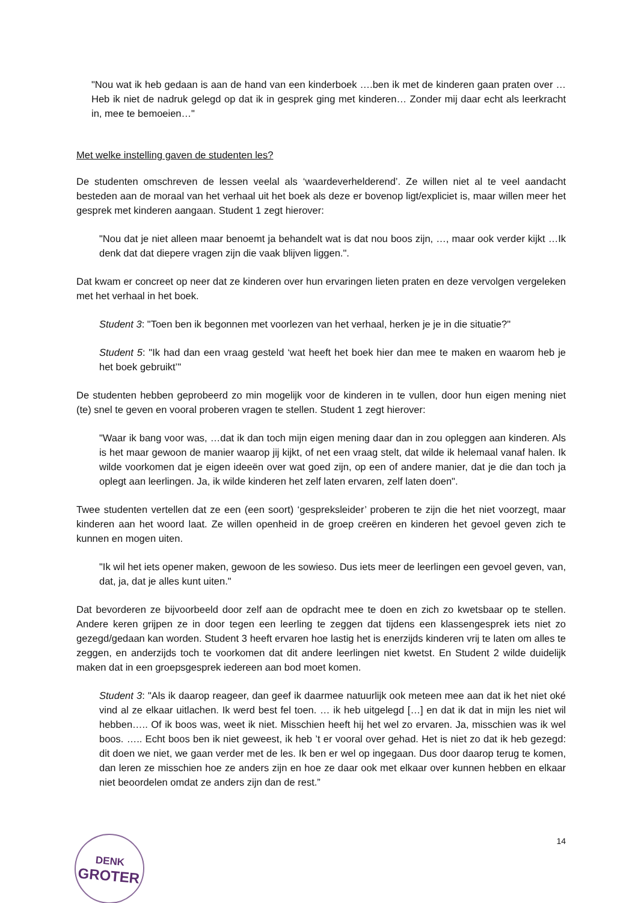"Nou wat ik heb gedaan is aan de hand van een kinderboek ….ben ik met de kinderen gaan praten over … Heb ik niet de nadruk gelegd op dat ik in gesprek ging met kinderen… Zonder mij daar echt als leerkracht in, mee te bemoeien…"
Met welke instelling gaven de studenten les?
De studenten omschreven de lessen veelal als ‘waardeverhelderend’. Ze willen niet al te veel aandacht besteden aan de moraal van het verhaal uit het boek als deze er bovenop ligt/expliciet is, maar willen meer het gesprek met kinderen aangaan. Student 1 zegt hierover:
"Nou dat je niet alleen maar benoemt ja behandelt wat is dat nou boos zijn, …, maar ook verder kijkt …Ik denk dat dat diepere vragen zijn die vaak blijven liggen.".
Dat kwam er concreet op neer dat ze kinderen over hun ervaringen lieten praten en deze vervolgen vergeleken met het verhaal in het boek.
Student 3: "Toen ben ik begonnen met voorlezen van het verhaal, herken je je in die situatie?"
Student 5: "Ik had dan een vraag gesteld ‘wat heeft het boek hier dan mee te maken en waarom heb je het boek gebruikt’"
De studenten hebben geprobeerd zo min mogelijk voor de kinderen in te vullen, door hun eigen mening niet (te) snel te geven en vooral proberen vragen te stellen. Student 1 zegt hierover:
"Waar ik bang voor was, …dat ik dan toch mijn eigen mening daar dan in zou opleggen aan kinderen. Als is het maar gewoon de manier waarop jij kijkt, of net een vraag stelt, dat wilde ik helemaal vanaf halen. Ik wilde voorkomen dat je eigen ideeën over wat goed zijn, op een of andere manier, dat je die dan toch ja oplegt aan leerlingen. Ja, ik wilde kinderen het zelf laten ervaren, zelf laten doen".
Twee studenten vertellen dat ze een (een soort) ‘gespreksleider’ proberen te zijn die het niet voorzegt, maar kinderen aan het woord laat. Ze willen openheid in de groep creëren en kinderen het gevoel geven zich te kunnen en mogen uiten.
"Ik wil het iets opener maken, gewoon de les sowieso. Dus iets meer de leerlingen een gevoel geven, van, dat, ja, dat je alles kunt uiten."
Dat bevorderen ze bijvoorbeeld door zelf aan de opdracht mee te doen en zich zo kwetsbaar op te stellen. Andere keren grijpen ze in door tegen een leerling te zeggen dat tijdens een klassengesprek iets niet zo gezegd/gedaan kan worden. Student 3 heeft ervaren hoe lastig het is enerzijds kinderen vrij te laten om alles te zeggen, en anderzijds toch te voorkomen dat dit andere leerlingen niet kwetst. En Student 2 wilde duidelijk maken dat in een groepsgesprek iedereen aan bod moet komen.
Student 3: "Als ik daarop reageer, dan geef ik daarmee natuurlijk ook meteen mee aan dat ik het niet oké vind al ze elkaar uitlachen. Ik werd best fel toen. … ik heb uitgelegd […] en dat ik dat in mijn les niet wil hebben….. Of ik boos was, weet ik niet. Misschien heeft hij het wel zo ervaren. Ja, misschien was ik wel boos. ….. Echt boos ben ik niet geweest, ik heb ’t er vooral over gehad. Het is niet zo dat ik heb gezegd: dit doen we niet, we gaan verder met de les. Ik ben er wel op ingegaan. Dus door daarop terug te komen, dan leren ze misschien hoe ze anders zijn en hoe ze daar ook met elkaar over kunnen hebben en elkaar niet beoordelen omdat ze anders zijn dan de rest.”
DENK
GROTER
14